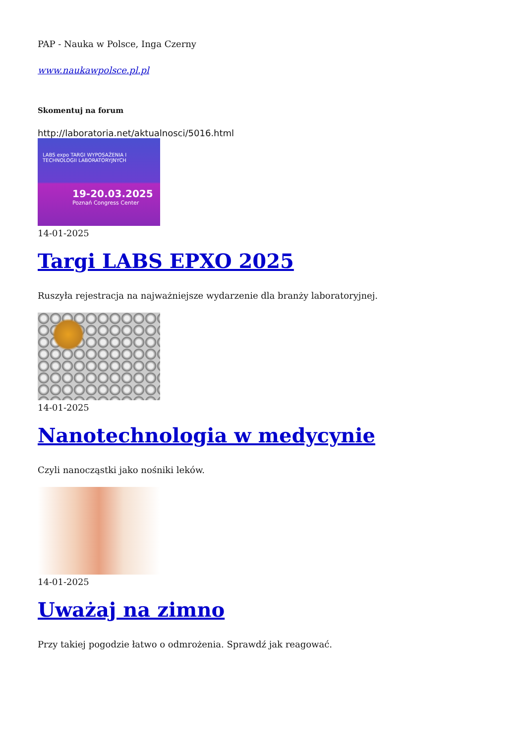PAP - Nauka w Polsce, Inga Czerny
www.naukawpolsce.pl.pl
Skomentuj na forum
http://laboratoria.net/aktualnosci/5016.html
LABS expo TARGI WYPOSAŻENIA I TECHNOLOGII LABORATORYJNYCH
19-20.03.2025
Poznań Congress Center
14-01-2025
Targi LABS EPXO 2025
Ruszyła rejestracja na najważniejsze wydarzenie dla branży laboratoryjnej.
14-01-2025
Nanotechnologia w medycynie
Czyli nanocząstki jako nośniki leków.
14-01-2025
Uważaj na zimno
Przy takiej pogodzie łatwo o odmrożenia. Sprawdź jak reagować.